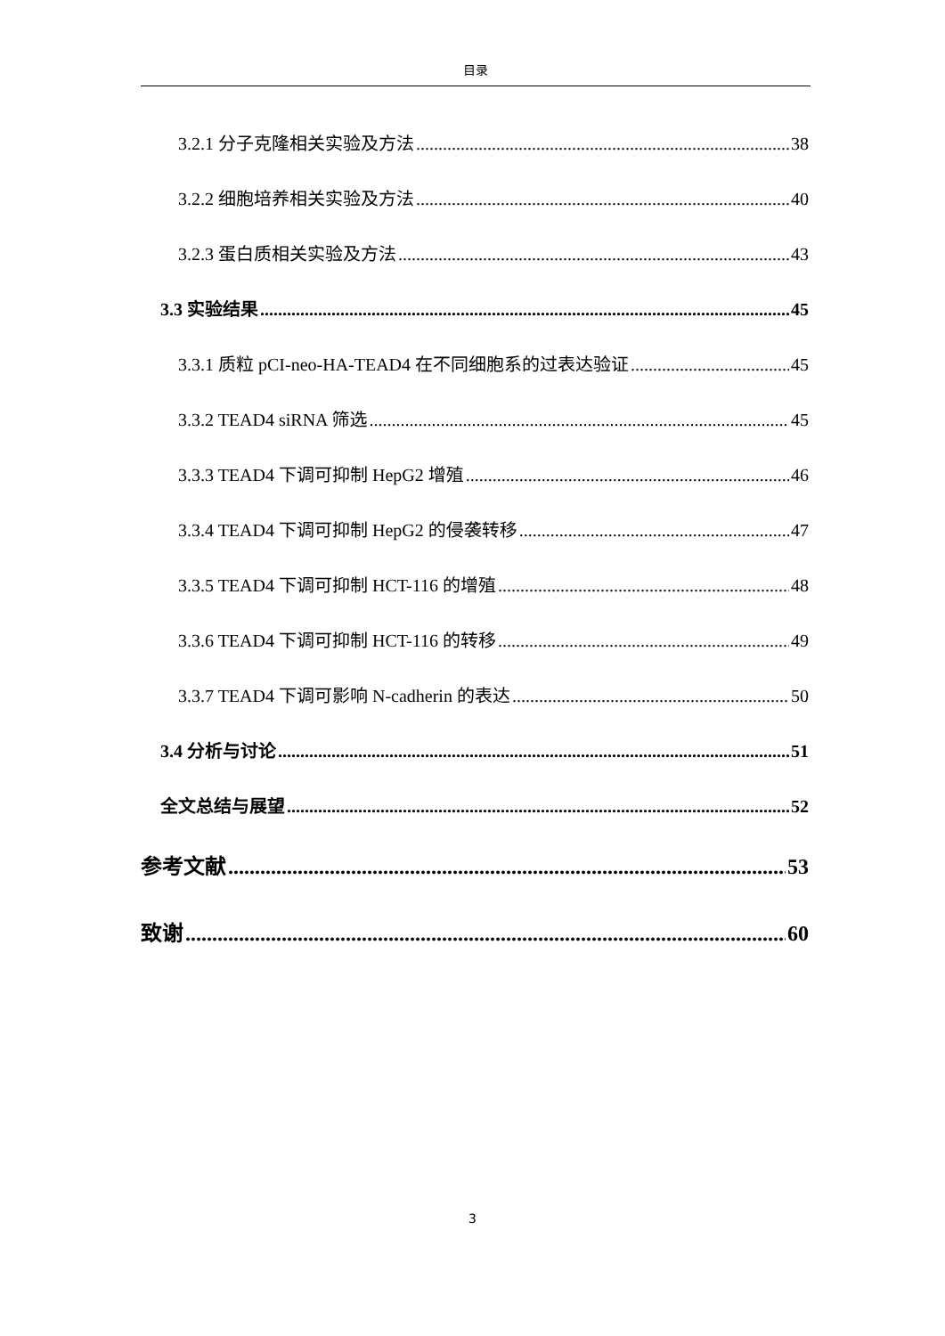目录
3.2.1 分子克隆相关实验及方法 38
3.2.2 细胞培养相关实验及方法 40
3.2.3 蛋白质相关实验及方法 43
3.3 实验结果 45
3.3.1 质粒 pCI-neo-HA-TEAD4 在不同细胞系的过表达验证 45
3.3.2 TEAD4 siRNA 筛选 45
3.3.3 TEAD4 下调可抑制 HepG2 增殖 46
3.3.4 TEAD4 下调可抑制 HepG2 的侵袭转移 47
3.3.5 TEAD4 下调可抑制 HCT-116 的增殖 48
3.3.6 TEAD4 下调可抑制 HCT-116 的转移 49
3.3.7 TEAD4 下调可影响 N-cadherin 的表达 50
3.4 分析与讨论 51
全文总结与展望 52
参考文献 53
致谢 60
3